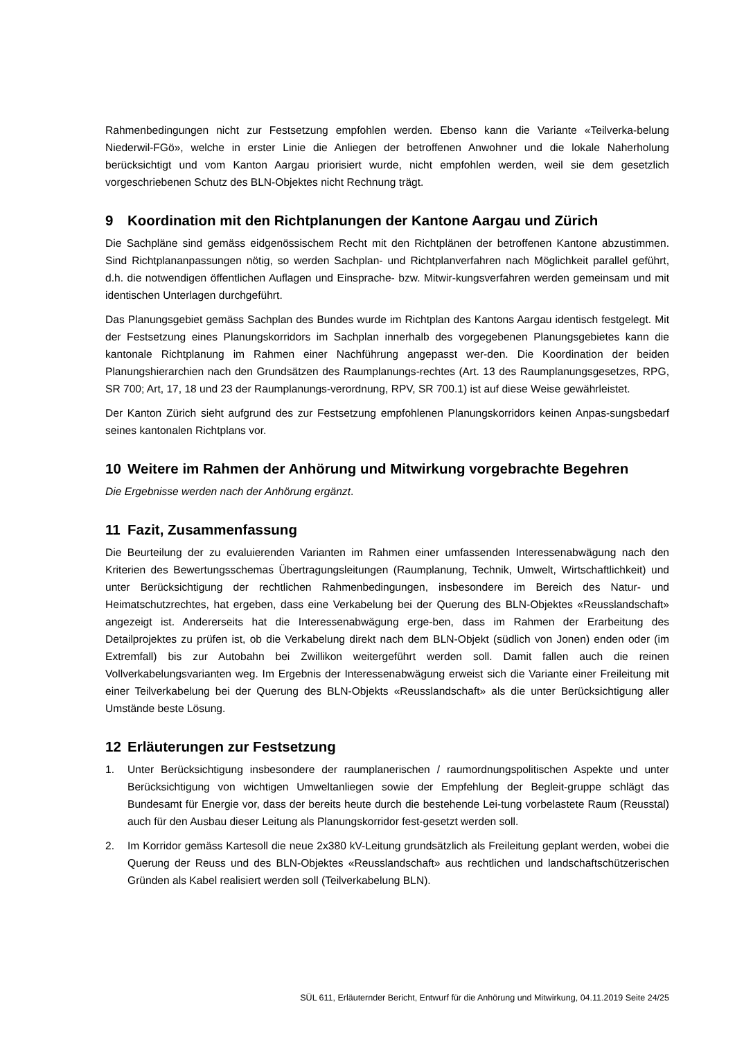Rahmenbedingungen nicht zur Festsetzung empfohlen werden. Ebenso kann die Variante «Teilverka-belung Niederwil-FGö», welche in erster Linie die Anliegen der betroffenen Anwohner und die lokale Naherholung berücksichtigt und vom Kanton Aargau priorisiert wurde, nicht empfohlen werden, weil sie dem gesetzlich vorgeschriebenen Schutz des BLN-Objektes nicht Rechnung trägt.
9 Koordination mit den Richtplanungen der Kantone Aargau und Zürich
Die Sachpläne sind gemäss eidgenössischem Recht mit den Richtplänen der betroffenen Kantone abzustimmen. Sind Richtplananpassungen nötig, so werden Sachplan- und Richtplanverfahren nach Möglichkeit parallel geführt, d.h. die notwendigen öffentlichen Auflagen und Einsprache- bzw. Mitwir-kungsverfahren werden gemeinsam und mit identischen Unterlagen durchgeführt.
Das Planungsgebiet gemäss Sachplan des Bundes wurde im Richtplan des Kantons Aargau identisch festgelegt. Mit der Festsetzung eines Planungskorridors im Sachplan innerhalb des vorgegebenen Planungsgebietes kann die kantonale Richtplanung im Rahmen einer Nachführung angepasst wer-den. Die Koordination der beiden Planungshierarchien nach den Grundsätzen des Raumplanungs-rechtes (Art. 13 des Raumplanungsgesetzes, RPG, SR 700; Art, 17, 18 und 23 der Raumplanungs-verordnung, RPV, SR 700.1) ist auf diese Weise gewährleistet.
Der Kanton Zürich sieht aufgrund des zur Festsetzung empfohlenen Planungskorridors keinen Anpas-sungsbedarf seines kantonalen Richtplans vor.
10 Weitere im Rahmen der Anhörung und Mitwirkung vorgebrachte Begehren
Die Ergebnisse werden nach der Anhörung ergänzt.
11 Fazit, Zusammenfassung
Die Beurteilung der zu evaluierenden Varianten im Rahmen einer umfassenden Interessenabwägung nach den Kriterien des Bewertungsschemas Übertragungsleitungen (Raumplanung, Technik, Umwelt, Wirtschaftlichkeit) und unter Berücksichtigung der rechtlichen Rahmenbedingungen, insbesondere im Bereich des Natur- und Heimatschutzrechtes, hat ergeben, dass eine Verkabelung bei der Querung des BLN-Objektes «Reusslandschaft» angezeigt ist. Andererseits hat die Interessenabwägung erge-ben, dass im Rahmen der Erarbeitung des Detailprojektes zu prüfen ist, ob die Verkabelung direkt nach dem BLN-Objekt (südlich von Jonen) enden oder (im Extremfall) bis zur Autobahn bei Zwillikon weitergeführt werden soll. Damit fallen auch die reinen Vollverkabelungsvarianten weg. Im Ergebnis der Interessenabwägung erweist sich die Variante einer Freileitung mit einer Teilverkabelung bei der Querung des BLN-Objekts «Reusslandschaft» als die unter Berücksichtigung aller Umstände beste Lösung.
12 Erläuterungen zur Festsetzung
1. Unter Berücksichtigung insbesondere der raumplanerischen / raumordnungspolitischen Aspekte und unter Berücksichtigung von wichtigen Umweltanliegen sowie der Empfehlung der Begleit-gruppe schlägt das Bundesamt für Energie vor, dass der bereits heute durch die bestehende Lei-tung vorbelastete Raum (Reusstal) auch für den Ausbau dieser Leitung als Planungskorridor fest-gesetzt werden soll.
2. Im Korridor gemäss Kartesoll die neue 2x380 kV-Leitung grundsätzlich als Freileitung geplant werden, wobei die Querung der Reuss und des BLN-Objektes «Reusslandschaft» aus rechtlichen und landschaftschützerischen Gründen als Kabel realisiert werden soll (Teilverkabelung BLN).
SÜL 611, Erläuternder Bericht, Entwurf für die Anhörung und Mitwirkung, 04.11.2019 Seite 24/25